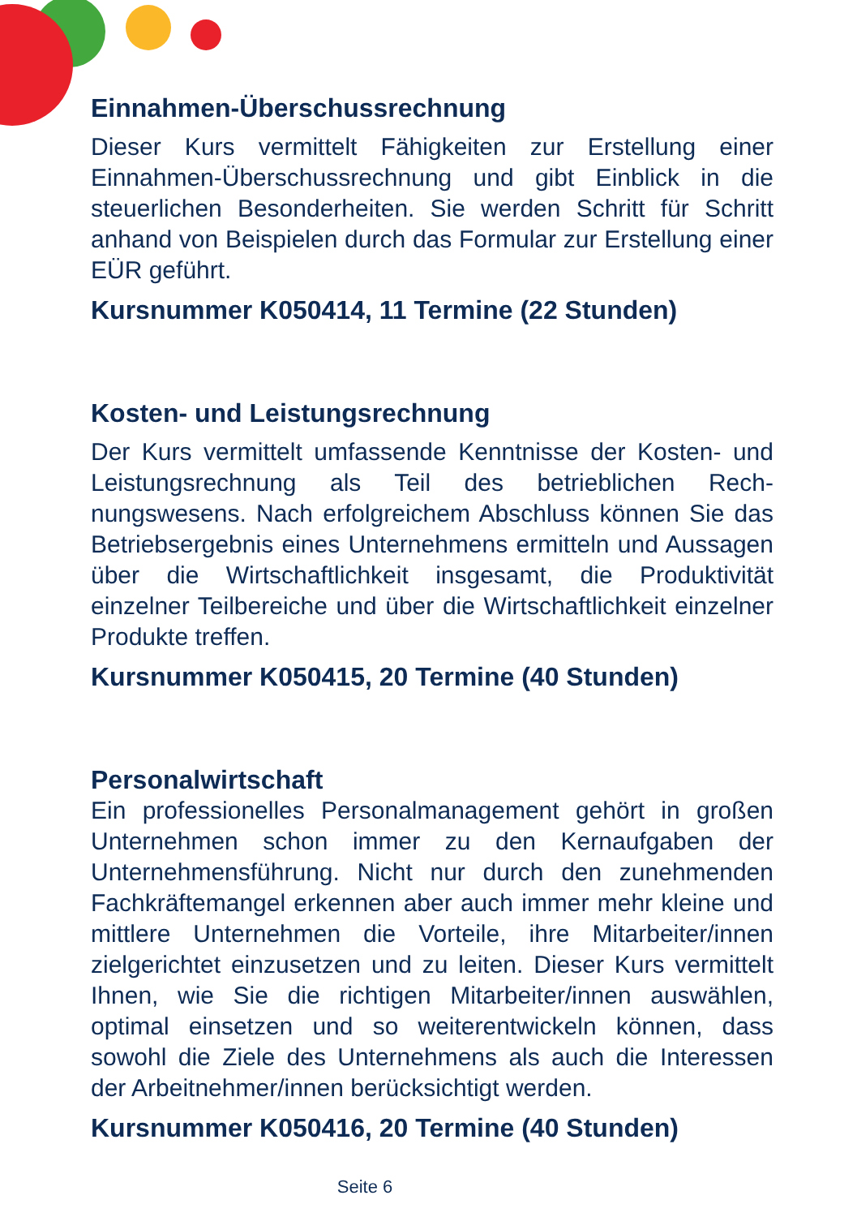Einnahmen-Überschussrechnung
Dieser Kurs vermittelt Fähigkeiten zur Erstellung einer Einnahmen-Überschussrechnung und gibt Einblick in die steuerlichen Besonderheiten. Sie werden Schritt für Schritt anhand von Beispielen durch das Formular zur Erstellung einer EÜR geführt.
Kursnummer K050414, 11 Termine (22 Stunden)
Kosten- und Leistungsrechnung
Der Kurs vermittelt umfassende Kenntnisse der Kosten- und Leistungsrechnung als Teil des betrieblichen Rech­nungswesens. Nach erfolgreichem Abschluss können Sie das Betriebsergebnis eines Unternehmens ermitteln und Aussagen über die Wirtschaftlichkeit insgesamt, die Pro­duktivität einzelner Teilbereiche und über die Wirtschaft­lichkeit einzelner Produkte treffen.
Kursnummer K050415, 20 Termine (40 Stunden)
Personalwirtschaft
Ein professionelles Personalmanagement gehört in gro­ßen Unternehmen schon immer zu den Kernaufgaben der Unternehmensführung. Nicht nur durch den zunehmenden Fachkräftemangel erkennen aber auch immer mehr klei­ne und mittlere Unternehmen die Vorteile, ihre Mitarbeiter/innen zielgerichtet einzusetzen und zu leiten. Dieser Kurs vermittelt Ihnen, wie Sie die richtigen Mitarbeiter/innen aus­wählen, optimal einsetzen und so weiterentwickeln können, dass sowohl die Ziele des Unternehmens als auch die Inte­ressen der Arbeitnehmer/innen berücksichtigt werden.
Kursnummer K050416, 20 Termine (40 Stunden)
Seite 6